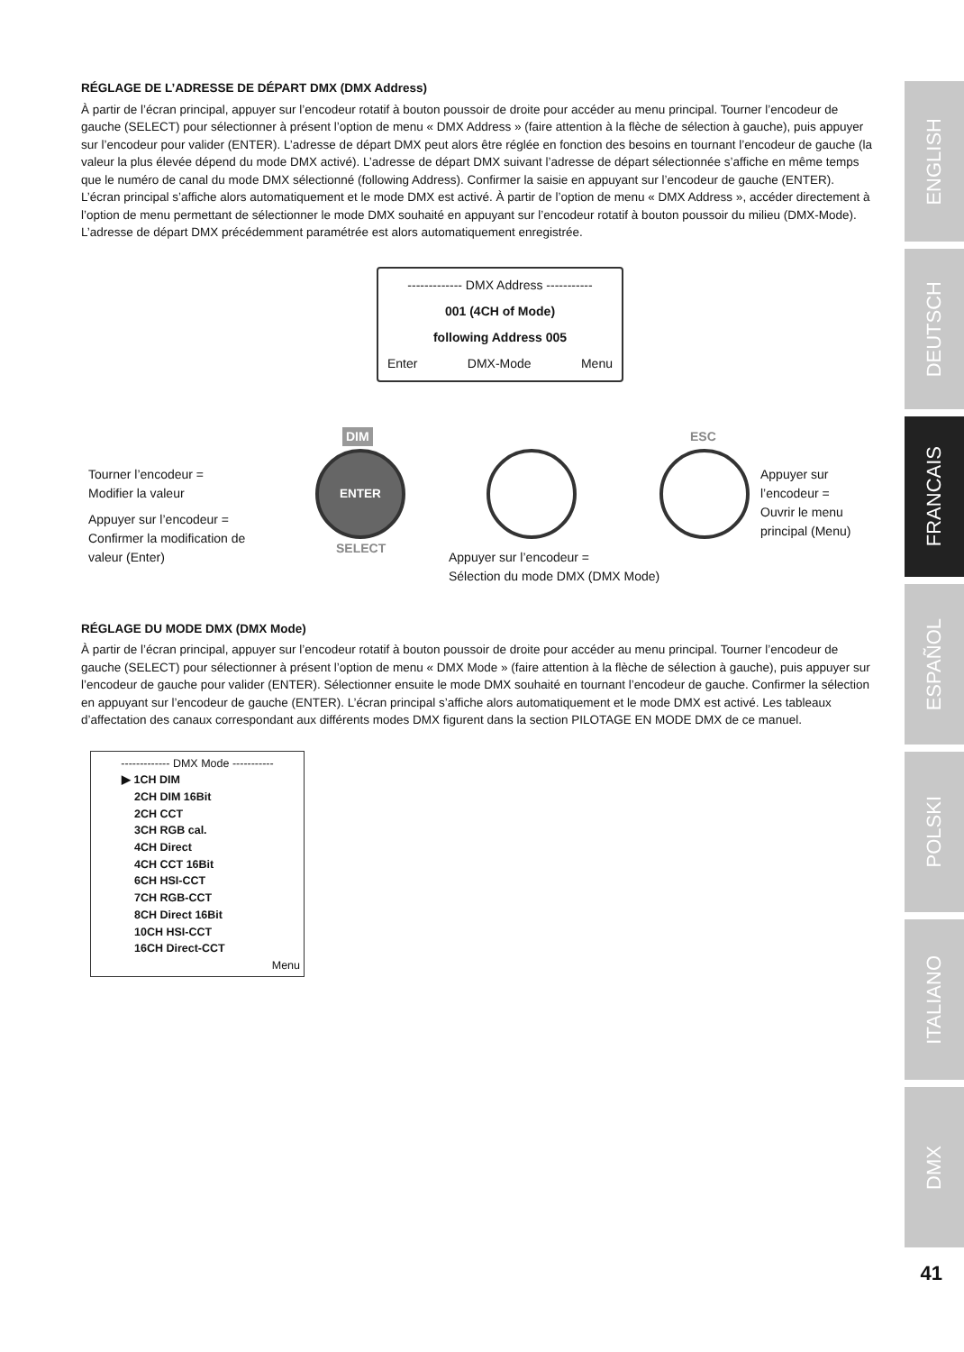RÉGLAGE DE L’ADRESSE DE DÉPART DMX (DMX Address)
À partir de l’écran principal, appuyer sur l’encodeur rotatif à bouton poussoir de droite pour accéder au menu principal. Tourner l’encodeur de gauche (SELECT) pour sélectionner à présent l’option de menu « DMX Address » (faire attention à la flèche de sélection à gauche), puis appuyer sur l’encodeur pour valider (ENTER). L’adresse de départ DMX peut alors être réglée en fonction des besoins en tournant l’encodeur de gauche (la valeur la plus élevée dépend du mode DMX activé). L’adresse de départ DMX suivant l’adresse de départ sélectionnée s’affiche en même temps que le numéro de canal du mode DMX sélectionné (following Address). Confirmer la saisie en appuyant sur l’encodeur de gauche (ENTER). L’écran principal s’affiche alors automatiquement et le mode DMX est activé. À partir de l’option de menu « DMX Address », accéder directement à l’option de menu permettant de sélectionner le mode DMX souhaité en appuyant sur l’encodeur rotatif à bouton poussoir du milieu (DMX-Mode). L’adresse de départ DMX précédemment paramétrée est alors automatiquement enregistrée.
------------- DMX Address -----------
001 (4CH of Mode)
following Address 005
Enter DMX-Mode Menu
DIM ESC
ENTER
SELECT
Tourner l’encodeur =
Modifier la valeur
Appuyer sur l’encodeur =
Confirmer la modification de
valeur (Enter)
Appuyer sur l’encodeur =
Sélection du mode DMX (DMX Mode)
Appuyer sur l’encodeur =
Ouvrir le menu principal (Menu)
RÉGLAGE DU MODE DMX (DMX Mode)
À partir de l’écran principal, appuyer sur l’encodeur rotatif à bouton poussoir de droite pour accéder au menu principal. Tourner l’encodeur de gauche (SELECT) pour sélectionner à présent l’option de menu « DMX Mode » (faire attention à la flèche de sélection à gauche), puis appuyer sur l’encodeur de gauche pour valider (ENTER). Sélectionner ensuite le mode DMX souhaité en tournant l’encodeur de gauche. Confirmer la sélection en appuyant sur l’encodeur de gauche (ENTER). L’écran principal s’affiche alors automatiquement et le mode DMX est activé. Les tableaux d’affectation des canaux correspondant aux différents modes DMX figurent dans la section PILOTAGE EN MODE DMX de ce manuel.
------------- DMX Mode -----------
▶ 1CH DIM
2CH DIM 16Bit
2CH CCT
3CH RGB cal.
4CH Direct
4CH CCT 16Bit
6CH HSI-CCT
7CH RGB-CCT
8CH Direct 16Bit
10CH HSI-CCT
16CH Direct-CCT
Menu
ENGLISH
DEUTSCH
FRANCAIS
ESPAÑOL
POLSKI
ITALIANO
DMX
41